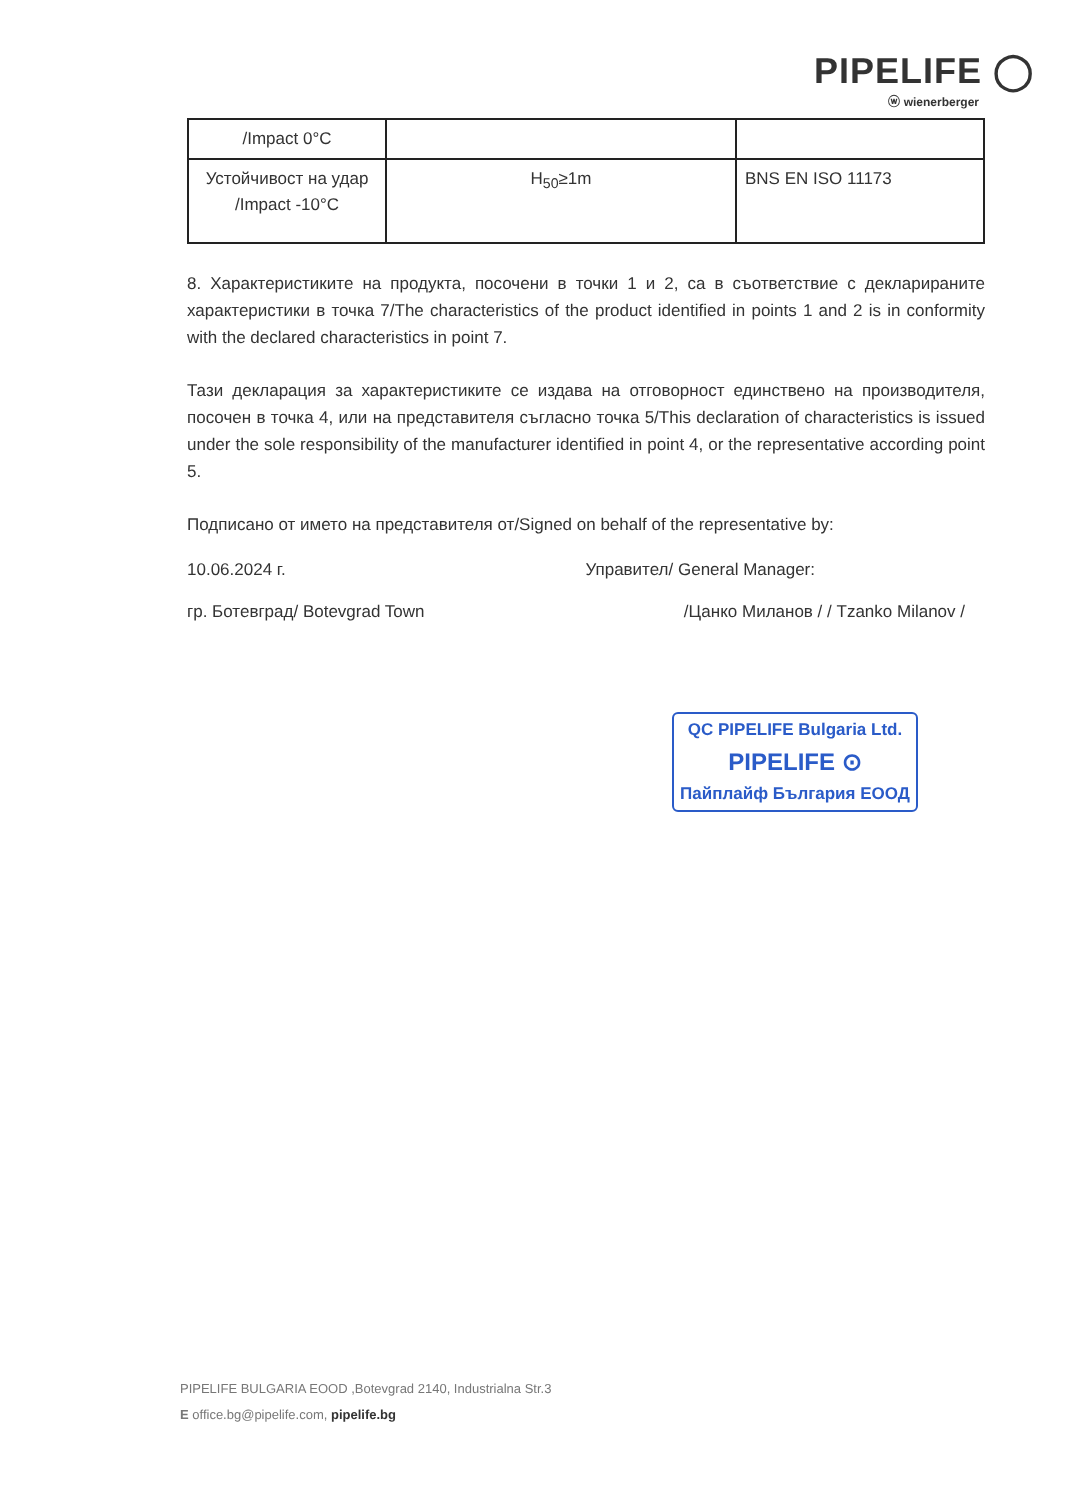PIPELIFE ◯
ⓦ wienerberger
| /Impact 0°C | | |
| Устойчивост на удар /Impact -10°C | H<sub>50</sub>≥1m | BNS EN ISO 11173 |
8. Характеристиките на продукта, посочени в точки 1 и 2, са в съответствие с декларираните характеристики в точка 7/The characteristics of the product identified in points 1 and 2 is in conformity with the declared characteristics in point 7.
Тази декларация за характеристиките се издава на отговорност единствено на производителя, посочен в точка 4, или на представителя съгласно точка 5/This declaration of characteristics is issued under the sole responsibility of the manufacturer identified in point 4, or the representative according point 5.
Подписано от името на представителя от/Signed on behalf of the representative by:
10.06.2024 г. Управител/ General Manager:
гр. Ботевград/ Botevgrad Town /Цанко Миланов / / Tzanko Milanov /
QC PIPELIFE Bulgaria Ltd.
PIPELIFE ⊙
Пайплайф България ЕООД
PIPELIFE BULGARIA EOOD ,Botevgrad 2140, Industrialna Str.3
E office.bg@pipelife.com, pipelife.bg